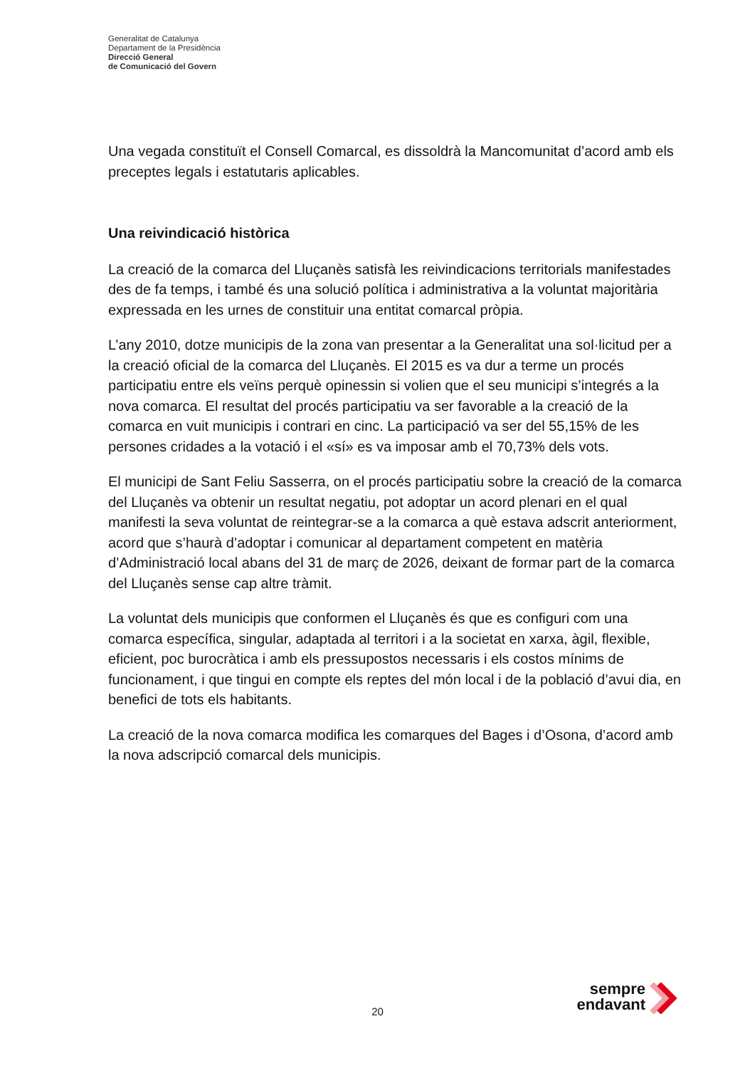Generalitat de Catalunya
Departament de la Presidència
Direcció General
de Comunicació del Govern
Una vegada constituït el Consell Comarcal, es dissoldrà la Mancomunitat d’acord amb els preceptes legals i estatutaris aplicables.
Una reivindicació històrica
La creació de la comarca del Lluçanès satisfà les reivindicacions territorials manifestades des de fa temps, i també és una solució política i administrativa a la voluntat majoritària expressada en les urnes de constituir una entitat comarcal pròpia.
L’any 2010, dotze municipis de la zona van presentar a la Generalitat una sol·licitud per a la creació oficial de la comarca del Lluçanès. El 2015 es va dur a terme un procés participatiu entre els veïns perquè opinessin si volien que el seu municipi s’integrés a la nova comarca. El resultat del procés participatiu va ser favorable a la creació de la comarca en vuit municipis i contrari en cinc. La participació va ser del 55,15% de les persones cridades a la votació i el «sí» es va imposar amb el 70,73% dels vots.
El municipi de Sant Feliu Sasserra, on el procés participatiu sobre la creació de la comarca del Lluçanès va obtenir un resultat negatiu, pot adoptar un acord plenari en el qual manifesti la seva voluntat de reintegrar-se a la comarca a què estava adscrit anteriorment, acord que s’haurà d’adoptar i comunicar al departament competent en matèria d’Administració local abans del 31 de març de 2026, deixant de formar part de la comarca del Lluçanès sense cap altre tràmit.
La voluntat dels municipis que conformen el Lluçanès és que es configuri com una comarca específica, singular, adaptada al territori i a la societat en xarxa, àgil, flexible, eficient, poc burocràtica i amb els pressupostos necessaris i els costos mínims de funcionament, i que tingui en compte els reptes del món local i de la població d’avui dia, en benefici de tots els habitants.
La creació de la nova comarca modifica les comarques del Bages i d’Osona, d’acord amb la nova adscripció comarcal dels municipis.
20
sempre
endavant